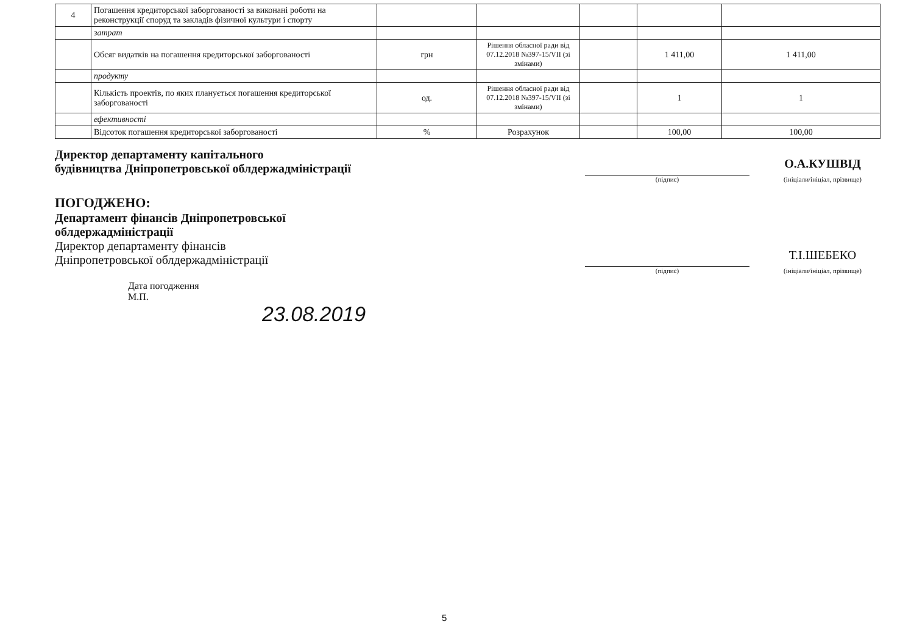| 4 | Погашення кредиторської заборгованості за виконані роботи на реконструкції споруд та закладів фізичної культури і спорту | | | | | |
| | затрат | | | | | |
| | Обсяг видатків на погашення кредиторської заборгованості | грн | Рішення обласної ради від 07.12.2018 №397-15/VII (зі змінами) | | 1 411,00 | 1 411,00 |
| | продукту | | | | | |
| | Кількість проектів, по яких планується погашення кредиторської заборгованості | од. | Рішення обласної ради від 07.12.2018 №397-15/VII (зі змінами) | | 1 | 1 |
| | ефективності | | | | | |
| | Відсоток погашення кредиторської заборгованості | % | Розрахунок | | 100,00 | 100,00 |
Директор департаменту капітального
будівництва Дніпропетровської облдержадміністрації
О.А.КУШВІД
(підпис) (ініціали/ініціал, прізвище)
ПОГОДЖЕНО:
Департамент фінансів Дніпропетровської
облдержадміністрації
Директор департаменту фінансів
Дніпропетровської облдержадміністрації
Т.І.ШЕБЕКО
(підпис) (ініціали/ініціал, прізвище)
Дата погодження
М.П.
23.08.2019
5